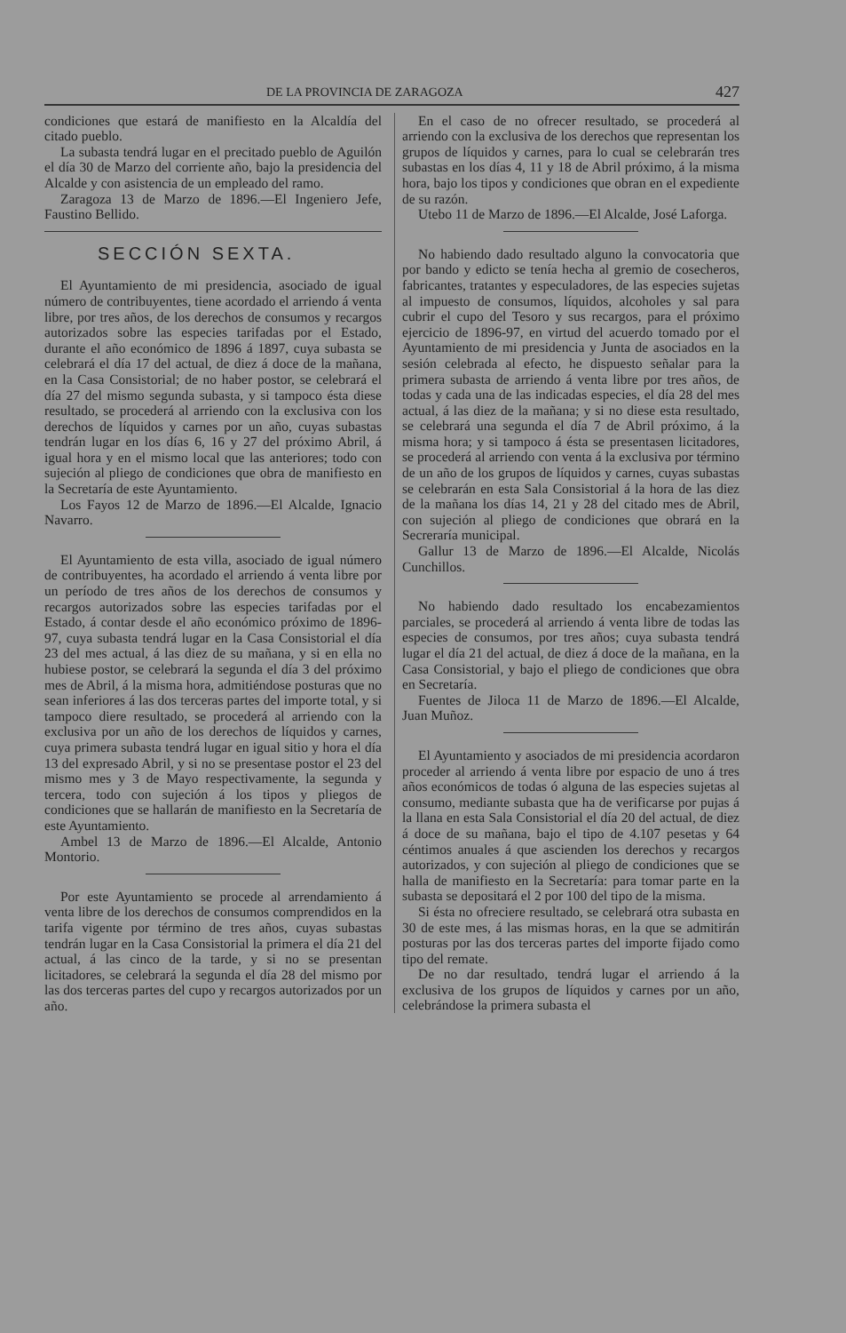DE LA PROVINCIA DE ZARAGOZA 427
condiciones que estará de manifiesto en la Alcaldía del citado pueblo.
La subasta tendrá lugar en el precitado pueblo de Aguilón el día 30 de Marzo del corriente año, bajo la presidencia del Alcalde y con asistencia de un empleado del ramo.
Zaragoza 13 de Marzo de 1896.—El Ingeniero Jefe, Faustino Bellido.
SECCIÓN SEXTA.
El Ayuntamiento de mi presidencia, asociado de igual número de contribuyentes, tiene acordado el arriendo á venta libre, por tres años, de los derechos de consumos y recargos autorizados sobre las especies tarifadas por el Estado, durante el año económico de 1896 á 1897, cuya subasta se celebrará el día 17 del actual, de diez á doce de la mañana, en la Casa Consistorial; de no haber postor, se celebrará el día 27 del mismo segunda subasta, y si tampoco ésta diese resultado, se procederá al arriendo con la exclusiva con los derechos de líquidos y carnes por un año, cuyas subastas tendrán lugar en los días 6, 16 y 27 del próximo Abril, á igual hora y en el mismo local que las anteriores; todo con sujeción al pliego de condiciones que obra de manifiesto en la Secretaría de este Ayuntamiento.
Los Fayos 12 de Marzo de 1896.—El Alcalde, Ignacio Navarro.
El Ayuntamiento de esta villa, asociado de igual número de contribuyentes, ha acordado el arriendo á venta libre por un período de tres años de los derechos de consumos y recargos autorizados sobre las especies tarifadas por el Estado, á contar desde el año económico próximo de 1896-97, cuya subasta tendrá lugar en la Casa Consistorial el día 23 del mes actual, á las diez de su mañana, y si en ella no hubiese postor, se celebrará la segunda el día 3 del próximo mes de Abril, á la misma hora, admitiéndose posturas que no sean inferiores á las dos terceras partes del importe total, y si tampoco diere resultado, se procederá al arriendo con la exclusiva por un año de los derechos de líquidos y carnes, cuya primera subasta tendrá lugar en igual sitio y hora el día 13 del expresado Abril, y si no se presentase postor el 23 del mismo mes y 3 de Mayo respectivamente, la segunda y tercera, todo con sujeción á los tipos y pliegos de condiciones que se hallarán de manifiesto en la Secretaría de este Ayuntamiento.
Ambel 13 de Marzo de 1896.—El Alcalde, Antonio Montorio.
Por este Ayuntamiento se procede al arrendamiento á venta libre de los derechos de consumos comprendidos en la tarifa vigente por término de tres años, cuyas subastas tendrán lugar en la Casa Consistorial la primera el día 21 del actual, á las cinco de la tarde, y si no se presentan licitadores, se celebrará la segunda el día 28 del mismo por las dos terceras partes del cupo y recargos autorizados por un año.
En el caso de no ofrecer resultado, se procederá al arriendo con la exclusiva de los derechos que representan los grupos de líquidos y carnes, para lo cual se celebrarán tres subastas en los días 4, 11 y 18 de Abril próximo, á la misma hora, bajo los tipos y condiciones que obran en el expediente de su razón.
Utebo 11 de Marzo de 1896.—El Alcalde, José Laforga.
No habiendo dado resultado alguno la convocatoria que por bando y edicto se tenía hecha al gremio de cosecheros, fabricantes, tratantes y especuladores, de las especies sujetas al impuesto de consumos, líquidos, alcoholes y sal para cubrir el cupo del Tesoro y sus recargos, para el próximo ejercicio de 1896-97, en virtud del acuerdo tomado por el Ayuntamiento de mi presidencia y Junta de asociados en la sesión celebrada al efecto, he dispuesto señalar para la primera subasta de arriendo á venta libre por tres años, de todas y cada una de las indicadas especies, el día 28 del mes actual, á las diez de la mañana; y si no diese esta resultado, se celebrará una segunda el día 7 de Abril próximo, á la misma hora; y si tampoco á ésta se presentasen licitadores, se procederá al arriendo con venta á la exclusiva por término de un año de los grupos de líquidos y carnes, cuyas subastas se celebrarán en esta Sala Consistorial á la hora de las diez de la mañana los días 14, 21 y 28 del citado mes de Abril, con sujeción al pliego de condiciones que obrará en la Secreraría municipal.
Gallur 13 de Marzo de 1896.—El Alcalde, Nicolás Cunchillos.
No habiendo dado resultado los encabezamientos parciales, se procederá al arriendo á venta libre de todas las especies de consumos, por tres años; cuya subasta tendrá lugar el día 21 del actual, de diez á doce de la mañana, en la Casa Consistorial, y bajo el pliego de condiciones que obra en Secretaría.
Fuentes de Jiloca 11 de Marzo de 1896.—El Alcalde, Juan Muñoz.
El Ayuntamiento y asociados de mi presidencia acordaron proceder al arriendo á venta libre por espacio de uno á tres años económicos de todas ó alguna de las especies sujetas al consumo, mediante subasta que ha de verificarse por pujas á la llana en esta Sala Consistorial el día 20 del actual, de diez á doce de su mañana, bajo el tipo de 4.107 pesetas y 64 céntimos anuales á que ascienden los derechos y recargos autorizados, y con sujeción al pliego de condiciones que se halla de manifiesto en la Secretaría: para tomar parte en la subasta se depositará el 2 por 100 del tipo de la misma.
Si ésta no ofreciere resultado, se celebrará otra subasta en 30 de este mes, á las mismas horas, en la que se admitirán posturas por las dos terceras partes del importe fijado como tipo del remate.
De no dar resultado, tendrá lugar el arriendo á la exclusiva de los grupos de líquidos y carnes por un año, celebrándose la primera subasta el